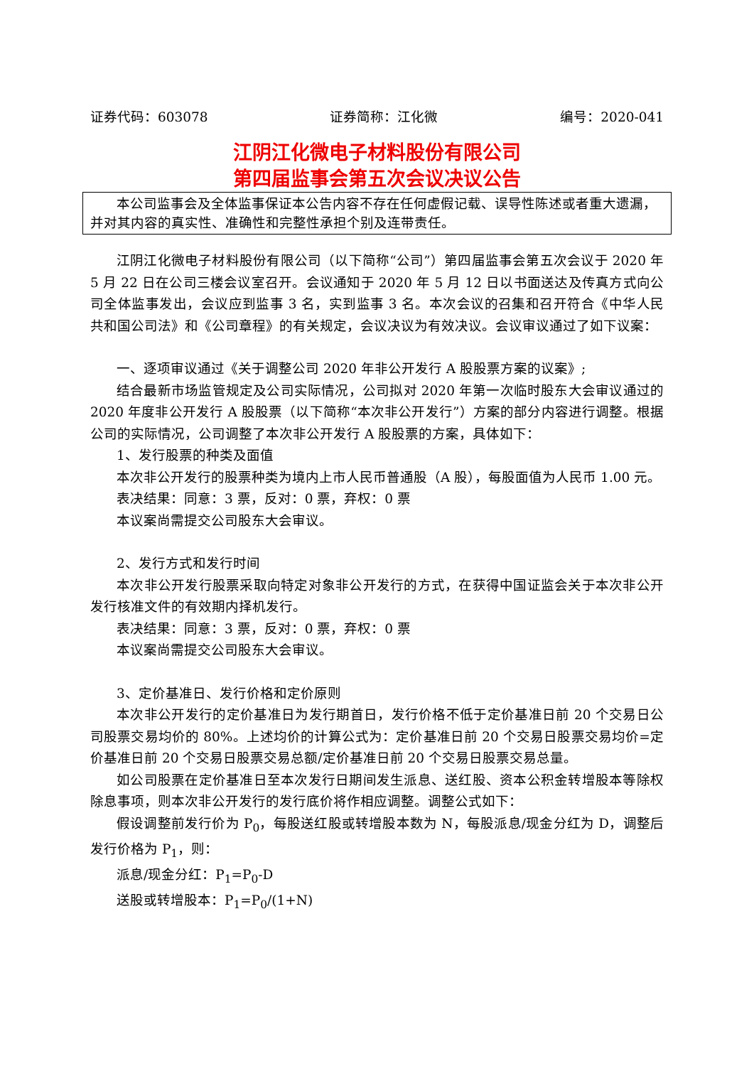证券代码：603078 证券简称：江化微 编号：2020-041
江阴江化微电子材料股份有限公司
第四届监事会第五次会议决议公告
本公司监事会及全体监事保证本公告内容不存在任何虚假记载、误导性陈述或者重大遗漏，并对其内容的真实性、准确性和完整性承担个别及连带责任。
江阴江化微电子材料股份有限公司（以下简称“公司”）第四届监事会第五次会议于 2020 年 5 月 22 日在公司三楼会议室召开。会议通知于 2020 年 5 月 12 日以书面送达及传真方式向公司全体监事发出，会议应到监事 3 名，实到监事 3 名。本次会议的召集和召开符合《中华人民共和国公司法》和《公司章程》的有关规定，会议决议为有效决议。会议审议通过了如下议案：
一、逐项审议通过《关于调整公司 2020 年非公开发行 A 股股票方案的议案》;
结合最新市场监管规定及公司实际情况，公司拟对 2020 年第一次临时股东大会审议通过的 2020 年度非公开发行 A 股股票（以下简称“本次非公开发行”）方案的部分内容进行调整。根据公司的实际情况，公司调整了本次非公开发行 A 股股票的方案，具体如下：
1、发行股票的种类及面值
本次非公开发行的股票种类为境内上市人民币普通股（A 股），每股面值为人民币 1.00 元。
表决结果：同意：3 票，反对：0 票，弃权：0 票
本议案尚需提交公司股东大会审议。
2、发行方式和发行时间
本次非公开发行股票采取向特定对象非公开发行的方式，在获得中国证监会关于本次非公开发行核准文件的有效期内择机发行。
表决结果：同意：3 票，反对：0 票，弃权：0 票
本议案尚需提交公司股东大会审议。
3、定价基准日、发行价格和定价原则
本次非公开发行的定价基准日为发行期首日，发行价格不低于定价基准日前 20 个交易日公司股票交易均价的 80%。上述均价的计算公式为：定价基准日前 20 个交易日股票交易均价=定价基准日前 20 个交易日股票交易总额/定价基准日前 20 个交易日股票交易总量。
如公司股票在定价基准日至本次发行日期间发生派息、送红股、资本公积金转增股本等除权除息事项，则本次非公开发行的发行底价将作相应调整。调整公式如下：
假设调整前发行价为 P<sub>0</sub>，每股送红股或转增股本数为 N，每股派息/现金分红为 D，调整后发行价格为 P<sub>1</sub>，则：
派息/现金分红：P<sub>1</sub>=P<sub>0</sub>-D
送股或转增股本：P<sub>1</sub>=P<sub>0</sub>/(1+N)